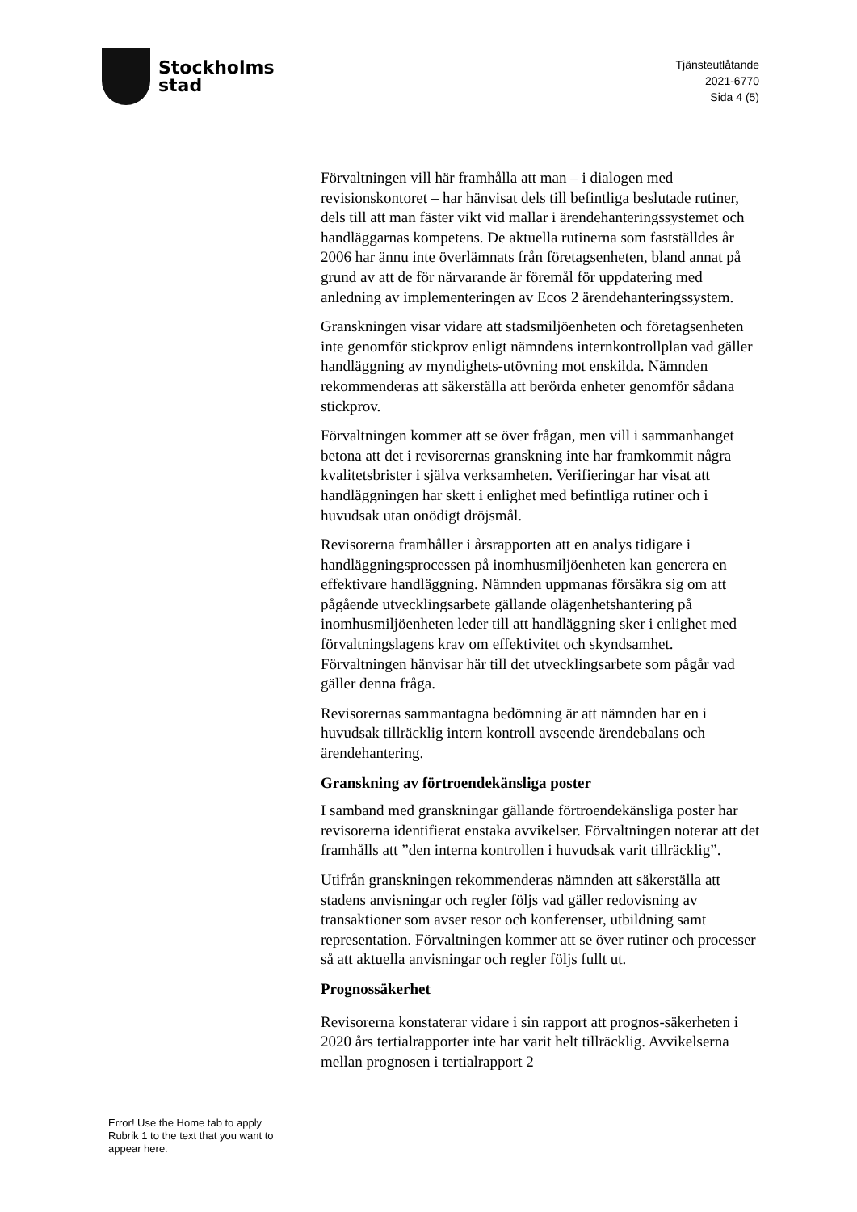Stockholms
stad
Tjänsteutlåtande
2021-6770
Sida 4 (5)
Förvaltningen vill här framhålla att man – i dialogen med revisionskontoret – har hänvisat dels till befintliga beslutade rutiner, dels till att man fäster vikt vid mallar i ärendehanteringssystemet och handläggarnas kompetens. De aktuella rutinerna som fastställdes år 2006 har ännu inte överlämnats från företagsenheten, bland annat på grund av att de för närvarande är föremål för uppdatering med anledning av implementeringen av Ecos 2 ärendehanteringssystem.
Granskningen visar vidare att stadsmiljöenheten och företagsenheten inte genomför stickprov enligt nämndens internkontrollplan vad gäller handläggning av myndighets-utövning mot enskilda. Nämnden rekommenderas att säkerställa att berörda enheter genomför sådana stickprov.
Förvaltningen kommer att se över frågan, men vill i sammanhanget betona att det i revisorernas granskning inte har framkommit några kvalitetsbrister i själva verksamheten. Verifieringar har visat att handläggningen har skett i enlighet med befintliga rutiner och i huvudsak utan onödigt dröjsmål.
Revisorerna framhåller i årsrapporten att en analys tidigare i handläggningsprocessen på inomhusmiljöenheten kan generera en effektivare handläggning. Nämnden uppmanas försäkra sig om att pågående utvecklingsarbete gällande olägenhetshantering på inomhusmiljöenheten leder till att handläggning sker i enlighet med förvaltningslagens krav om effektivitet och skyndsamhet. Förvaltningen hänvisar här till det utvecklingsarbete som pågår vad gäller denna fråga.
Revisorernas sammantagna bedömning är att nämnden har en i huvudsak tillräcklig intern kontroll avseende ärendebalans och ärendehantering.
Granskning av förtroendekänsliga poster
I samband med granskningar gällande förtroendekänsliga poster har revisorerna identifierat enstaka avvikelser. Förvaltningen noterar att det framhålls att ”den interna kontrollen i huvudsak varit tillräcklig”.
Utifrån granskningen rekommenderas nämnden att säkerställa att stadens anvisningar och regler följs vad gäller redovisning av transaktioner som avser resor och konferenser, utbildning samt representation. Förvaltningen kommer att se över rutiner och processer så att aktuella anvisningar och regler följs fullt ut.
Prognossäkerhet
Revisorerna konstaterar vidare i sin rapport att prognos-säkerheten i 2020 års tertialrapporter inte har varit helt tillräcklig. Avvikelserna mellan prognosen i tertialrapport 2
Error! Use the Home tab to apply Rubrik 1 to the text that you want to appear here.